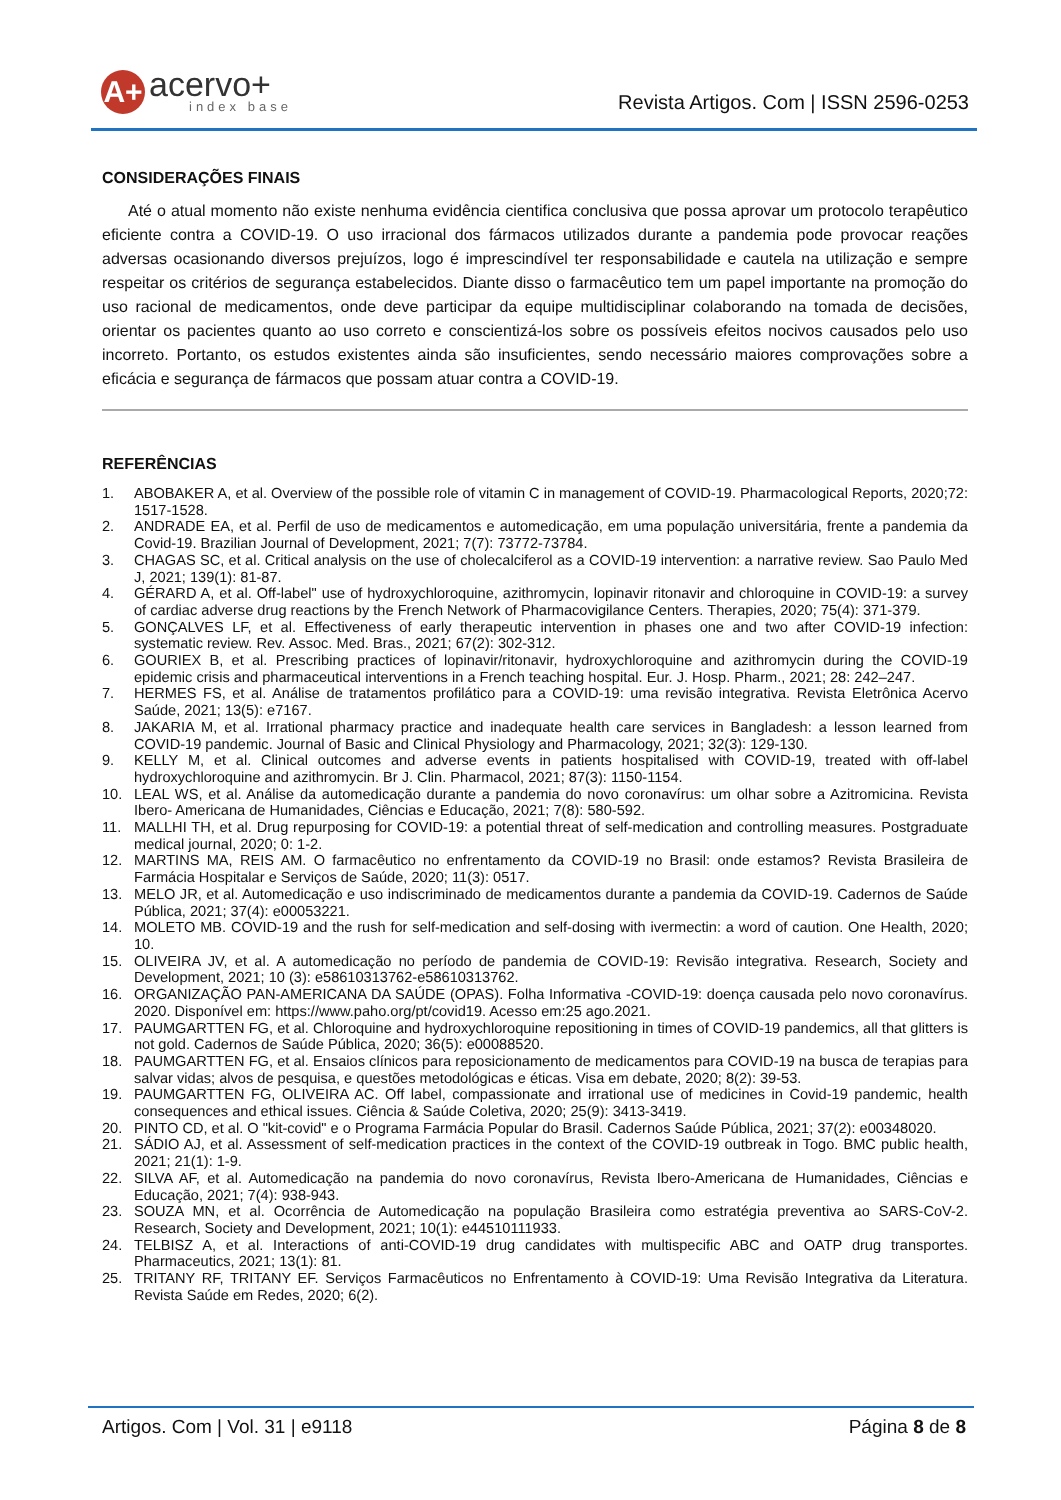A+
acervo+
index base
Revista Artigos. Com | ISSN 2596-0253
CONSIDERAÇÕES FINAIS
Até o atual momento não existe nenhuma evidência cientifica conclusiva que possa aprovar um protocolo terapêutico eficiente contra a COVID-19. O uso irracional dos fármacos utilizados durante a pandemia pode provocar reações adversas ocasionando diversos prejuízos, logo é imprescindível ter responsabilidade e cautela na utilização e sempre respeitar os critérios de segurança estabelecidos. Diante disso o farmacêutico tem um papel importante na promoção do uso racional de medicamentos, onde deve participar da equipe multidisciplinar colaborando na tomada de decisões, orientar os pacientes quanto ao uso correto e conscientizá-los sobre os possíveis efeitos nocivos causados pelo uso incorreto. Portanto, os estudos existentes ainda são insuficientes, sendo necessário maiores comprovações sobre a eficácia e segurança de fármacos que possam atuar contra a COVID-19.
REFERÊNCIAS
1. ABOBAKER A, et al. Overview of the possible role of vitamin C in management of COVID-19. Pharmacological Reports, 2020;72: 1517-1528.
2. ANDRADE EA, et al. Perfil de uso de medicamentos e automedicação, em uma população universitária, frente a pandemia da Covid-19. Brazilian Journal of Development, 2021; 7(7): 73772-73784.
3. CHAGAS SC, et al. Critical analysis on the use of cholecalciferol as a COVID-19 intervention: a narrative review. Sao Paulo Med J, 2021; 139(1): 81-87.
4. GÉRARD A, et al. Off-label" use of hydroxychloroquine, azithromycin, lopinavir ritonavir and chloroquine in COVID-19: a survey of cardiac adverse drug reactions by the French Network of Pharmacovigilance Centers. Therapies, 2020; 75(4): 371-379.
5. GONÇALVES LF, et al. Effectiveness of early therapeutic intervention in phases one and two after COVID-19 infection: systematic review. Rev. Assoc. Med. Bras., 2021; 67(2): 302-312.
6. GOURIEX B, et al. Prescribing practices of lopinavir/ritonavir, hydroxychloroquine and azithromycin during the COVID-19 epidemic crisis and pharmaceutical interventions in a French teaching hospital. Eur. J. Hosp. Pharm., 2021; 28: 242–247.
7. HERMES FS, et al. Análise de tratamentos profilático para a COVID-19: uma revisão integrativa. Revista Eletrônica Acervo Saúde, 2021; 13(5): e7167.
8. JAKARIA M, et al. Irrational pharmacy practice and inadequate health care services in Bangladesh: a lesson learned from COVID-19 pandemic. Journal of Basic and Clinical Physiology and Pharmacology, 2021; 32(3): 129-130.
9. KELLY M, et al. Clinical outcomes and adverse events in patients hospitalised with COVID-19, treated with off-label hydroxychloroquine and azithromycin. Br J. Clin. Pharmacol, 2021; 87(3): 1150-1154.
10. LEAL WS, et al. Análise da automedicação durante a pandemia do novo coronavírus: um olhar sobre a Azitromicina. Revista Ibero- Americana de Humanidades, Ciências e Educação, 2021; 7(8): 580-592.
11. MALLHI TH, et al. Drug repurposing for COVID-19: a potential threat of self-medication and controlling measures. Postgraduate medical journal, 2020; 0: 1-2.
12. MARTINS MA, REIS AM. O farmacêutico no enfrentamento da COVID-19 no Brasil: onde estamos? Revista Brasileira de Farmácia Hospitalar e Serviços de Saúde, 2020; 11(3): 0517.
13. MELO JR, et al. Automedicação e uso indiscriminado de medicamentos durante a pandemia da COVID-19. Cadernos de Saúde Pública, 2021; 37(4): e00053221.
14. MOLETO MB. COVID-19 and the rush for self-medication and self-dosing with ivermectin: a word of caution. One Health, 2020; 10.
15. OLIVEIRA JV, et al. A automedicação no período de pandemia de COVID-19: Revisão integrativa. Research, Society and Development, 2021; 10 (3): e58610313762-e58610313762.
16. ORGANIZAÇÃO PAN-AMERICANA DA SAÚDE (OPAS). Folha Informativa -COVID-19: doença causada pelo novo coronavírus. 2020. Disponível em: https://www.paho.org/pt/covid19. Acesso em:25 ago.2021.
17. PAUMGARTTEN FG, et al. Chloroquine and hydroxychloroquine repositioning in times of COVID-19 pandemics, all that glitters is not gold. Cadernos de Saúde Pública, 2020; 36(5): e00088520.
18. PAUMGARTTEN FG, et al. Ensaios clínicos para reposicionamento de medicamentos para COVID-19 na busca de terapias para salvar vidas; alvos de pesquisa, e questões metodológicas e éticas. Visa em debate, 2020; 8(2): 39-53.
19. PAUMGARTTEN FG, OLIVEIRA AC. Off label, compassionate and irrational use of medicines in Covid-19 pandemic, health consequences and ethical issues. Ciência & Saúde Coletiva, 2020; 25(9): 3413-3419.
20. PINTO CD, et al. O "kit-covid" e o Programa Farmácia Popular do Brasil. Cadernos Saúde Pública, 2021; 37(2): e00348020.
21. SÁDIO AJ, et al. Assessment of self-medication practices in the context of the COVID-19 outbreak in Togo. BMC public health, 2021; 21(1): 1-9.
22. SILVA AF, et al. Automedicação na pandemia do novo coronavírus, Revista Ibero-Americana de Humanidades, Ciências e Educação, 2021; 7(4): 938-943.
23. SOUZA MN, et al. Ocorrência de Automedicação na população Brasileira como estratégia preventiva ao SARS-CoV-2. Research, Society and Development, 2021; 10(1): e44510111933.
24. TELBISZ A, et al. Interactions of anti-COVID-19 drug candidates with multispecific ABC and OATP drug transportes. Pharmaceutics, 2021; 13(1): 81.
25. TRITANY RF, TRITANY EF. Serviços Farmacêuticos no Enfrentamento à COVID-19: Uma Revisão Integrativa da Literatura. Revista Saúde em Redes, 2020; 6(2).
Artigos. Com | Vol. 31 | e9118 Página 8 de 8